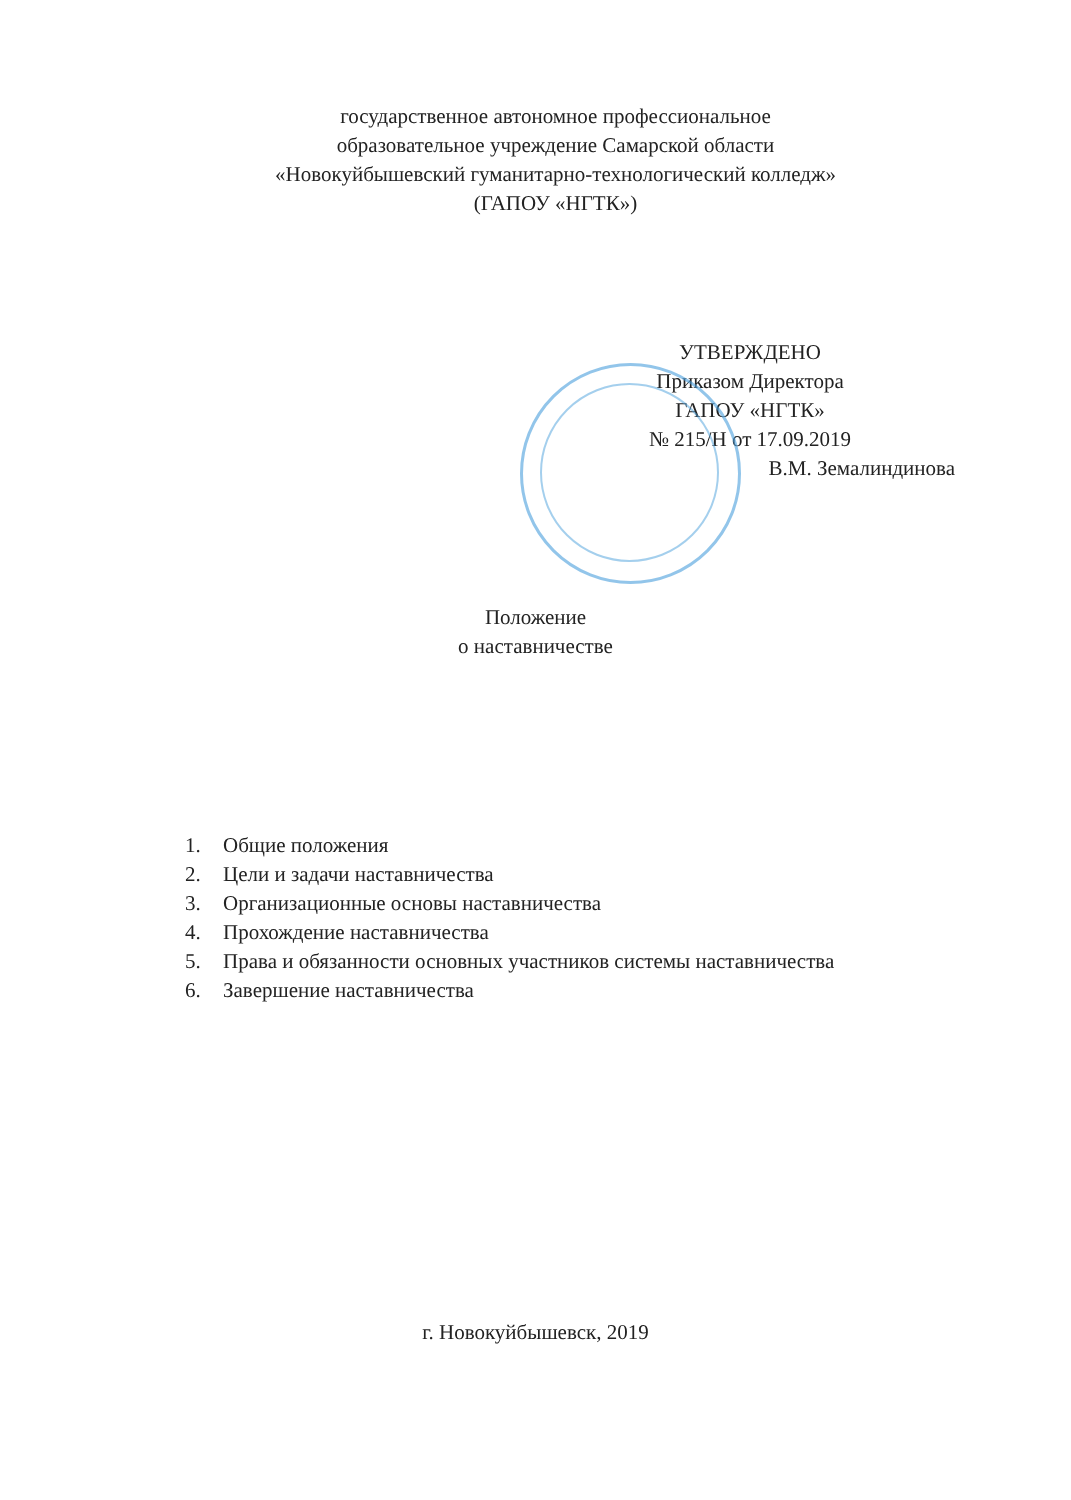государственное автономное профессиональное
образовательное учреждение Самарской области
«Новокуйбышевский гуманитарно-технологический колледж»
(ГАПОУ «НГТК»)
УТВЕРЖДЕНО
Приказом Директора
ГАПОУ «НГТК»
№ 215/Н от 17.09.2019
В.М. Земалиндинова
Положение
о наставничестве
1. Общие положения
2. Цели и задачи наставничества
3. Организационные основы наставничества
4. Прохождение наставничества
5. Права и обязанности основных участников системы наставничества
6. Завершение наставничества
г. Новокуйбышевск, 2019